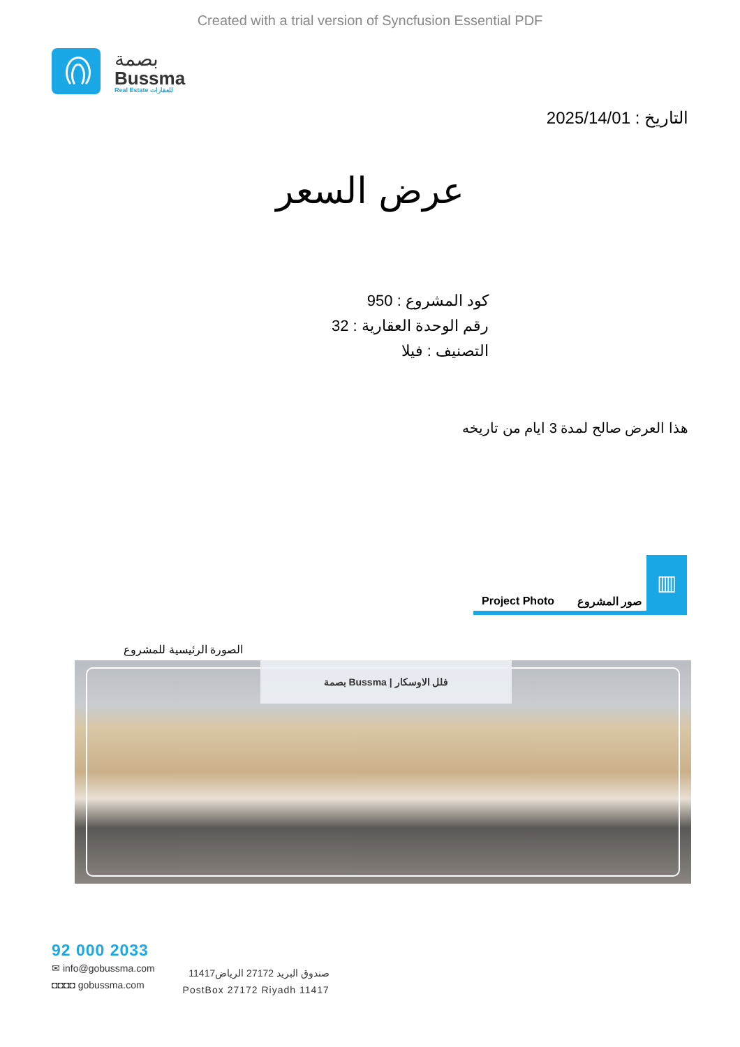Created with a trial version of Syncfusion Essential PDF
بصمة
Bussma
Real Estate للعقارات
التاريخ : 2025/14/01
عرض السعر
كود المشروع : 950
رقم الوحدة العقارية : 32
التصنيف : فيلا
هذا العرض صالح لمدة 3 ايام من تاريخه
Project Photo صور المشروع
▥
الصورة الرئيسية للمشروع
بصمة Bussma | فلل الاوسكار
92 000 2033
✉ info@gobussma.com
◘◘◘◘ gobussma.com
صندوق البريد 27172 الرياض11417
PostBox 27172 Riyadh 11417